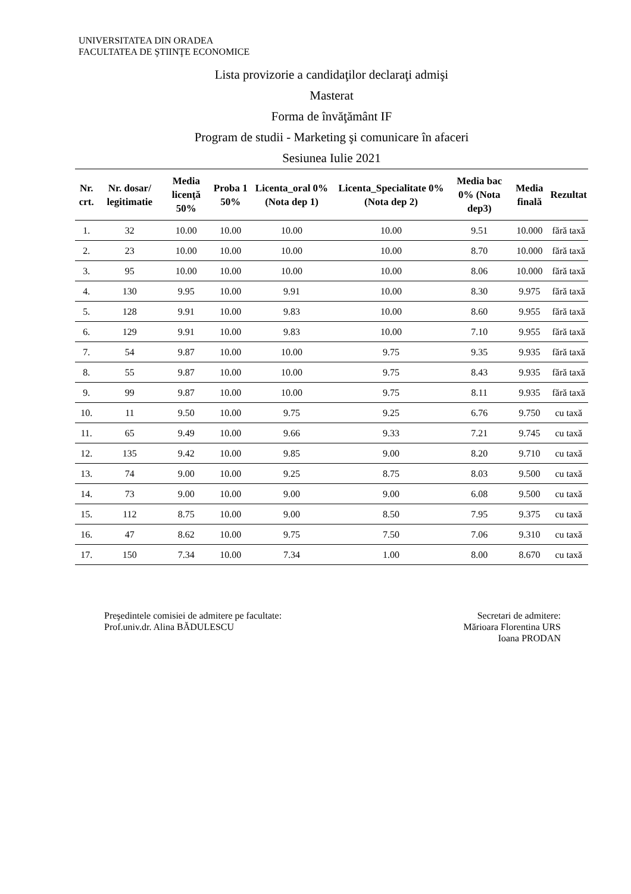UNIVERSITATEA DIN ORADEA
FACULTATEA DE ŞTIINŢE ECONOMICE
Lista provizorie a candidaţilor declaraţi admişi
Masterat
Forma de învăţământ IF
Program de studii - Marketing şi comunicare în afaceri
Sesiunea Iulie 2021
| Nr. crt. | Nr. dosar/ legitimatie | Media licenţă 50% | Proba 1 50% | Licenta_oral 0% (Nota dep 1) | Licenta_Specialitate 0% (Nota dep 2) | Media bac 0% (Nota dep3) | Media finală | Rezultat |
| --- | --- | --- | --- | --- | --- | --- | --- | --- |
| 1. | 32 | 10.00 | 10.00 | 10.00 | 10.00 | 9.51 | 10.000 | fără taxă |
| 2. | 23 | 10.00 | 10.00 | 10.00 | 10.00 | 8.70 | 10.000 | fără taxă |
| 3. | 95 | 10.00 | 10.00 | 10.00 | 10.00 | 8.06 | 10.000 | fără taxă |
| 4. | 130 | 9.95 | 10.00 | 9.91 | 10.00 | 8.30 | 9.975 | fără taxă |
| 5. | 128 | 9.91 | 10.00 | 9.83 | 10.00 | 8.60 | 9.955 | fără taxă |
| 6. | 129 | 9.91 | 10.00 | 9.83 | 10.00 | 7.10 | 9.955 | fără taxă |
| 7. | 54 | 9.87 | 10.00 | 10.00 | 9.75 | 9.35 | 9.935 | fără taxă |
| 8. | 55 | 9.87 | 10.00 | 10.00 | 9.75 | 8.43 | 9.935 | fără taxă |
| 9. | 99 | 9.87 | 10.00 | 10.00 | 9.75 | 8.11 | 9.935 | fără taxă |
| 10. | 11 | 9.50 | 10.00 | 9.75 | 9.25 | 6.76 | 9.750 | cu taxă |
| 11. | 65 | 9.49 | 10.00 | 9.66 | 9.33 | 7.21 | 9.745 | cu taxă |
| 12. | 135 | 9.42 | 10.00 | 9.85 | 9.00 | 8.20 | 9.710 | cu taxă |
| 13. | 74 | 9.00 | 10.00 | 9.25 | 8.75 | 8.03 | 9.500 | cu taxă |
| 14. | 73 | 9.00 | 10.00 | 9.00 | 9.00 | 6.08 | 9.500 | cu taxă |
| 15. | 112 | 8.75 | 10.00 | 9.00 | 8.50 | 7.95 | 9.375 | cu taxă |
| 16. | 47 | 8.62 | 10.00 | 9.75 | 7.50 | 7.06 | 9.310 | cu taxă |
| 17. | 150 | 7.34 | 10.00 | 7.34 | 1.00 | 8.00 | 8.670 | cu taxă |
Preşedintele comisiei de admitere pe facultate:
Prof.univ.dr. Alina BĂDULESCU
Secretari de admitere:
Mărioara Florentina URS
Ioana PRODAN